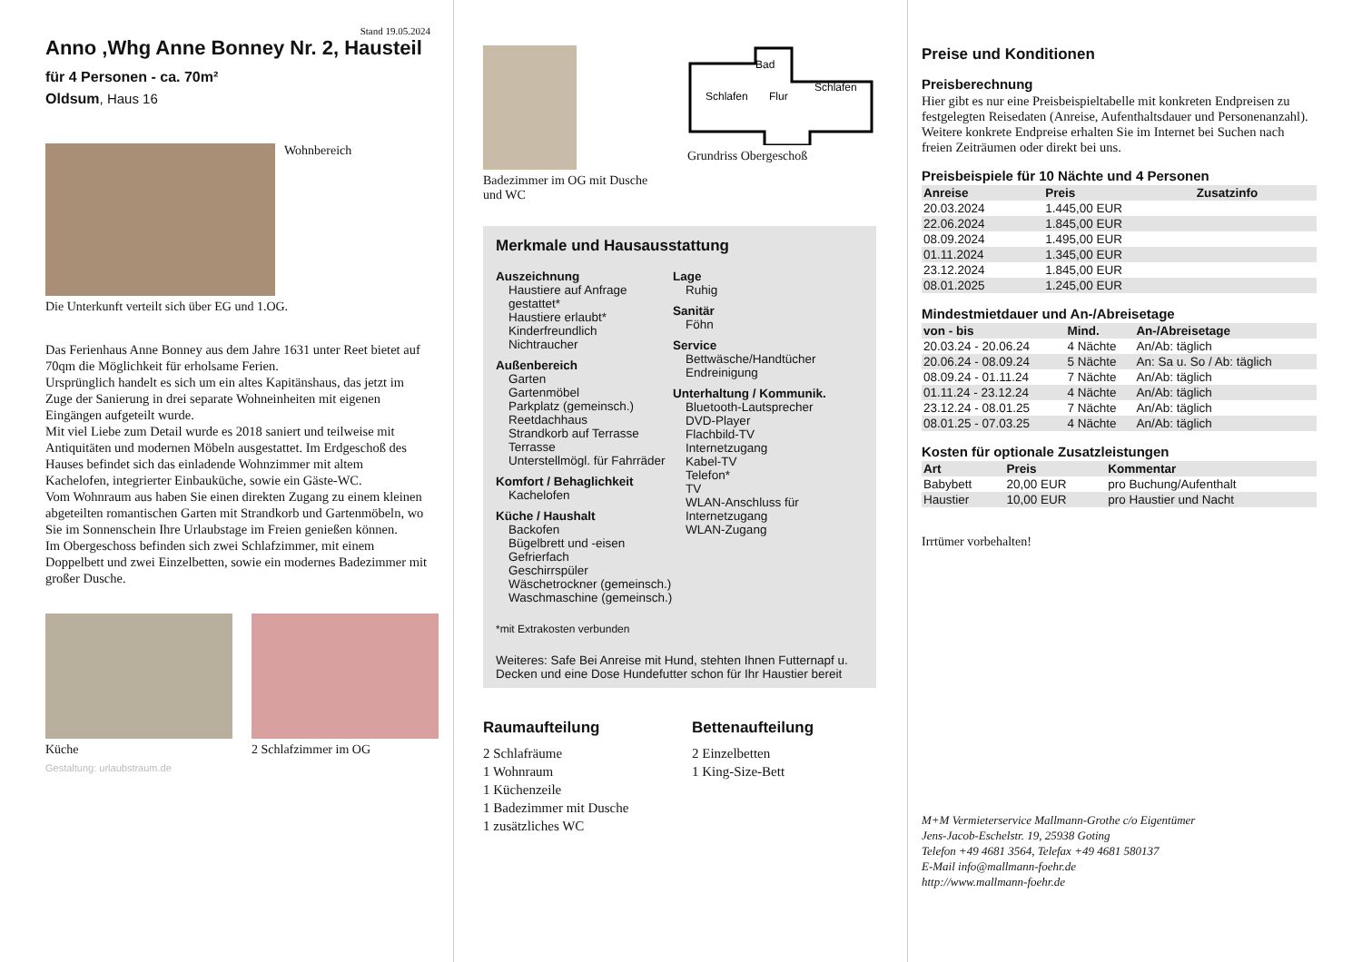Stand 19.05.2024
Anno ,Whg Anne Bonney Nr. 2, Hausteil
für 4 Personen - ca. 70m²
Oldsum, Haus 16
Wohnbereich
Die Unterkunft verteilt sich über EG und 1.OG.
Das Ferienhaus Anne Bonney aus dem Jahre 1631 unter Reet bietet auf 70qm die Möglichkeit für erholsame Ferien.
Ursprünglich handelt es sich um ein altes Kapitänshaus, das jetzt im Zuge der Sanierung in drei separate Wohneinheiten mit eigenen Eingängen aufgeteilt wurde.
Mit viel Liebe zum Detail wurde es 2018 saniert und teilweise mit Antiquitäten und modernen Möbeln ausgestattet. Im Erdgeschoß des Hauses befindet sich das einladende Wohnzimmer mit altem Kachelofen, integrierter Einbauküche, sowie ein Gäste-WC.
Vom Wohnraum aus haben Sie einen direkten Zugang zu einem kleinen abgeteilten romantischen Garten mit Strandkorb und Gartenmöbeln, wo Sie im Sonnenschein Ihre Urlaubstage im Freien genießen können.
Im Obergeschoss befinden sich zwei Schlafzimmer, mit einem Doppelbett und zwei Einzelbetten, sowie ein modernes Badezimmer mit großer Dusche.
Küche 2 Schlafzimmer im OG
Gestaltung: urlaubstraum.de
Badezimmer im OG mit Dusche und WC
Bad
Schlafen
Flur
Schlafen
Grundriss Obergeschoß
Merkmale und Hausausstattung
Auszeichnung
Haustiere auf Anfrage gestattet*
Haustiere erlaubt*
Kinderfreundlich
Nichtraucher
Außenbereich
Garten
Gartenmöbel
Parkplatz (gemeinsch.)
Reetdachhaus
Strandkorb auf Terrasse
Terrasse
Unterstellmögl. für Fahrräder
Komfort / Behaglichkeit
Kachelofen
Küche / Haushalt
Backofen
Bügelbrett und -eisen
Gefrierfach
Geschirrspüler
Wäschetrockner (gemeinsch.)
Waschmaschine (gemeinsch.)
Lage
Ruhig
Sanitär
Föhn
Service
Bettwäsche/Handtücher
Endreinigung
Unterhaltung / Kommunik.
Bluetooth-Lautsprecher
DVD-Player
Flachbild-TV
Internetzugang
Kabel-TV
Telefon*
TV
WLAN-Anschluss für Internetzugang
WLAN-Zugang
*mit Extrakosten verbunden
Weiteres: Safe Bei Anreise mit Hund, stehten Ihnen Futternapf u. Decken und eine Dose Hundefutter schon für Ihr Haustier bereit
Raumaufteilung
2 Schlafräume
1 Wohnraum
1 Küchenzeile
1 Badezimmer mit Dusche
1 zusätzliches WC
Bettenaufteilung
2 Einzelbetten
1 King-Size-Bett
Preise und Konditionen
Preisberechnung
Hier gibt es nur eine Preisbeispieltabelle mit konkreten Endpreisen zu festgelegten Reisedaten (Anreise, Aufenthaltsdauer und Personenanzahl). Weitere konkrete Endpreise erhalten Sie im Internet bei Suchen nach freien Zeiträumen oder direkt bei uns.
Preisbeispiele für 10 Nächte und 4 Personen
| Anreise | Preis | Zusatzinfo |
| --- | --- | --- |
| 20.03.2024 | 1.445,00 EUR | |
| 22.06.2024 | 1.845,00 EUR | |
| 08.09.2024 | 1.495,00 EUR | |
| 01.11.2024 | 1.345,00 EUR | |
| 23.12.2024 | 1.845,00 EUR | |
| 08.01.2025 | 1.245,00 EUR | |
Mindestmietdauer und An-/Abreisetage
| von - bis | Mind. | An-/Abreisetage |
| --- | --- | --- |
| 20.03.24 - 20.06.24 | 4 Nächte | An/Ab: täglich |
| 20.06.24 - 08.09.24 | 5 Nächte | An: Sa u. So / Ab: täglich |
| 08.09.24 - 01.11.24 | 7 Nächte | An/Ab: täglich |
| 01.11.24 - 23.12.24 | 4 Nächte | An/Ab: täglich |
| 23.12.24 - 08.01.25 | 7 Nächte | An/Ab: täglich |
| 08.01.25 - 07.03.25 | 4 Nächte | An/Ab: täglich |
Kosten für optionale Zusatzleistungen
| Art | Preis | Kommentar |
| --- | --- | --- |
| Babybett | 20,00 EUR | pro Buchung/Aufenthalt |
| Haustier | 10,00 EUR | pro Haustier und Nacht |
Irrtümer vorbehalten!
M+M Vermieterservice Mallmann-Grothe c/o Eigentümer
Jens-Jacob-Eschelstr. 19, 25938 Goting
Telefon +49 4681 3564, Telefax +49 4681 580137
E-Mail info@mallmann-foehr.de
http://www.mallmann-foehr.de